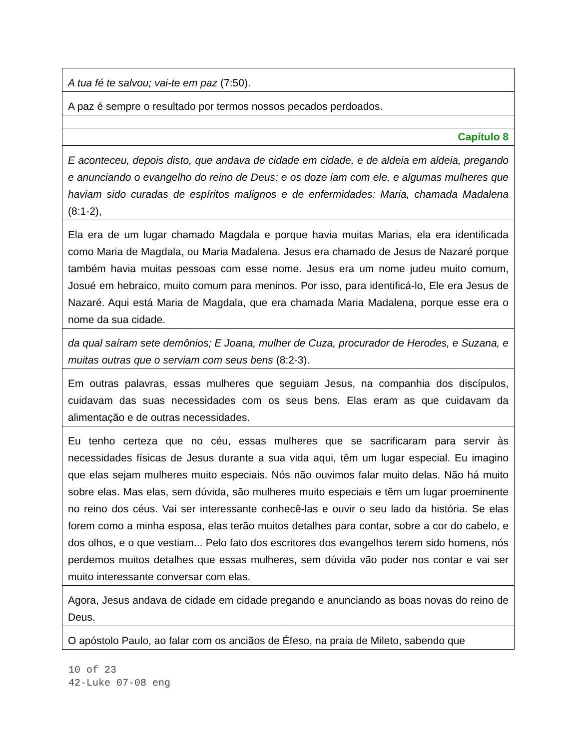| A tua fé te salvou; vai-te em paz (7:50). |
| A paz é sempre o resultado por termos nossos pecados perdoados. |
| Capítulo 8 |
| E aconteceu, depois disto, que andava de cidade em cidade, e de aldeia em aldeia, pregando e anunciando o evangelho do reino de Deus; e os doze iam com ele, e algumas mulheres que haviam sido curadas de espíritos malignos e de enfermidades: Maria, chamada Madalena (8:1-2), |
| Ela era de um lugar chamado Magdala e porque havia muitas Marias, ela era identificada como Maria de Magdala, ou Maria Madalena. Jesus era chamado de Jesus de Nazaré porque também havia muitas pessoas com esse nome. Jesus era um nome judeu muito comum, Josué em hebraico, muito comum para meninos. Por isso, para identificá-lo, Ele era Jesus de Nazaré. Aqui está Maria de Magdala, que era chamada Maria Madalena, porque esse era o nome da sua cidade. |
| da qual saíram sete demônios; E Joana, mulher de Cuza, procurador de Herodes, e Suzana, e muitas outras que o serviam com seus bens (8:2-3). |
| Em outras palavras, essas mulheres que seguiam Jesus, na companhia dos discípulos, cuidavam das suas necessidades com os seus bens. Elas eram as que cuidavam da alimentação e de outras necessidades. |
| Eu tenho certeza que no céu, essas mulheres que se sacrificaram para servir às necessidades físicas de Jesus durante a sua vida aqui, têm um lugar especial. Eu imagino que elas sejam mulheres muito especiais. Nós não ouvimos falar muito delas. Não há muito sobre elas. Mas elas, sem dúvida, são mulheres muito especiais e têm um lugar proeminente no reino dos céus. Vai ser interessante conhecê-las e ouvir o seu lado da história. Se elas forem como a minha esposa, elas terão muitos detalhes para contar, sobre a cor do cabelo, e dos olhos, e o que vestiam... Pelo fato dos escritores dos evangelhos terem sido homens, nós perdemos muitos detalhes que essas mulheres, sem dúvida vão poder nos contar e vai ser muito interessante conversar com elas. |
| Agora, Jesus andava de cidade em cidade pregando e anunciando as boas novas do reino de Deus. |
| O apóstolo Paulo, ao falar com os anciãos de Éfeso, na praia de Mileto, sabendo que |
10 of 23
42-Luke 07-08 eng